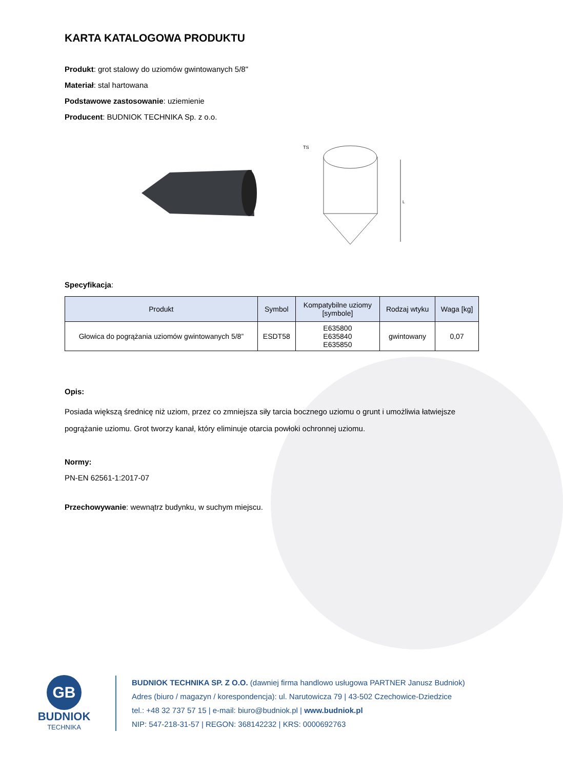KARTA KATALOGOWA PRODUKTU
Produkt: grot stalowy do uziomów gwintowanych 5/8"
Materiał: stal hartowana
Podstawowe zastosowanie: uziemienie
Producent: BUDNIOK TECHNIKA Sp. z o.o.
TS
L
Specyfikacja:
| Produkt | Symbol | Kompatybilne uziomy [symbole] | Rodzaj wtyku | Waga [kg] |
| --- | --- | --- | --- | --- |
| Głowica do pogrążania uziomów gwintowanych 5/8” | ESDT58 | E635800 E635840 E635850 | gwintowany | 0,07 |
Opis:
Posiada większą średnicę niż uziom, przez co zmniejsza siły tarcia bocznego uziomu o grunt i umożliwia łatwiejsze pogrążanie uziomu. Grot tworzy kanał, który eliminuje otarcia powłoki ochronnej uziomu.
Normy:
PN-EN 62561-1:2017-07
Przechowywanie: wewnątrz budynku, w suchym miejscu.
GB
BUDNIOK
TECHNIKA
BUDNIOK TECHNIKA SP. Z O.O. (dawniej firma handlowo usługowa PARTNER Janusz Budniok)
Adres (biuro / magazyn / korespondencja): ul. Narutowicza 79 | 43-502 Czechowice-Dziedzice
tel.: +48 32 737 57 15 | e-mail: biuro@budniok.pl | www.budniok.pl
NIP: 547-218-31-57 | REGON: 368142232 | KRS: 0000692763